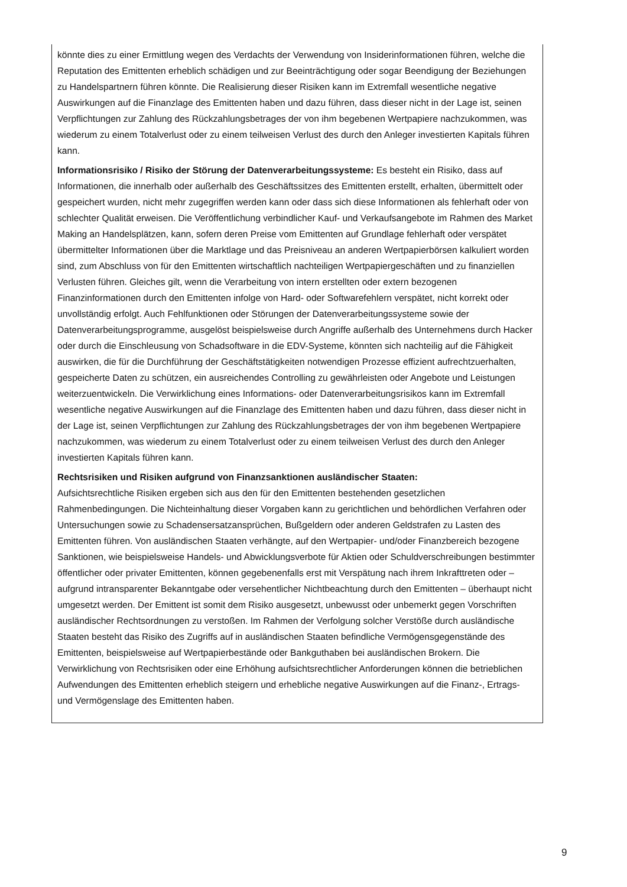könnte dies zu einer Ermittlung wegen des Verdachts der Verwendung von Insiderinformationen führen, welche die Reputation des Emittenten erheblich schädigen und zur Beeinträchtigung oder sogar Beendigung der Beziehungen zu Handelspartnern führen könnte. Die Realisierung dieser Risiken kann im Extremfall wesentliche negative Auswirkungen auf die Finanzlage des Emittenten haben und dazu führen, dass dieser nicht in der Lage ist, seinen Verpflichtungen zur Zahlung des Rückzahlungsbetrages der von ihm begebenen Wertpapiere nachzukommen, was wiederum zu einem Totalverlust oder zu einem teilweisen Verlust des durch den Anleger investierten Kapitals führen kann.
Informationsrisiko / Risiko der Störung der Datenverarbeitungssysteme: Es besteht ein Risiko, dass auf Informationen, die innerhalb oder außerhalb des Geschäftssitzes des Emittenten erstellt, erhalten, übermittelt oder gespeichert wurden, nicht mehr zugegriffen werden kann oder dass sich diese Informationen als fehlerhaft oder von schlechter Qualität erweisen. Die Veröffentlichung verbindlicher Kauf- und Verkaufsangebote im Rahmen des Market Making an Handelsplätzen, kann, sofern deren Preise vom Emittenten auf Grundlage fehlerhaft oder verspätet übermittelter Informationen über die Marktlage und das Preisniveau an anderen Wertpapierbörsen kalkuliert worden sind, zum Abschluss von für den Emittenten wirtschaftlich nachteiligen Wertpapiergeschäften und zu finanziellen Verlusten führen. Gleiches gilt, wenn die Verarbeitung von intern erstellten oder extern bezogenen Finanzinformationen durch den Emittenten infolge von Hard- oder Softwarefehlern verspätet, nicht korrekt oder unvollständig erfolgt. Auch Fehlfunktionen oder Störungen der Datenverarbeitungssysteme sowie der Datenverarbeitungsprogramme, ausgelöst beispielsweise durch Angriffe außerhalb des Unternehmens durch Hacker oder durch die Einschleusung von Schadsoftware in die EDV-Systeme, könnten sich nachteilig auf die Fähigkeit auswirken, die für die Durchführung der Geschäftstätigkeiten notwendigen Prozesse effizient aufrechtzuerhalten, gespeicherte Daten zu schützen, ein ausreichendes Controlling zu gewährleisten oder Angebote und Leistungen weiterzuentwickeln. Die Verwirklichung eines Informations- oder Datenverarbeitungsrisikos kann im Extremfall wesentliche negative Auswirkungen auf die Finanzlage des Emittenten haben und dazu führen, dass dieser nicht in der Lage ist, seinen Verpflichtungen zur Zahlung des Rückzahlungsbetrages der von ihm begebenen Wertpapiere nachzukommen, was wiederum zu einem Totalverlust oder zu einem teilweisen Verlust des durch den Anleger investierten Kapitals führen kann.
Rechtsrisiken und Risiken aufgrund von Finanzsanktionen ausländischer Staaten:
Aufsichtsrechtliche Risiken ergeben sich aus den für den Emittenten bestehenden gesetzlichen Rahmenbedingungen. Die Nichteinhaltung dieser Vorgaben kann zu gerichtlichen und behördlichen Verfahren oder Untersuchungen sowie zu Schadensersatzansprüchen, Bußgeldern oder anderen Geldstrafen zu Lasten des Emittenten führen. Von ausländischen Staaten verhängte, auf den Wertpapier- und/oder Finanzbereich bezogene Sanktionen, wie beispielsweise Handels- und Abwicklungsverbote für Aktien oder Schuldverschreibungen bestimmter öffentlicher oder privater Emittenten, können gegebenenfalls erst mit Verspätung nach ihrem Inkrafttreten oder – aufgrund intransparenter Bekanntgabe oder versehentlicher Nichtbeachtung durch den Emittenten – überhaupt nicht umgesetzt werden. Der Emittent ist somit dem Risiko ausgesetzt, unbewusst oder unbemerkt gegen Vorschriften ausländischer Rechtsordnungen zu verstoßen. Im Rahmen der Verfolgung solcher Verstöße durch ausländische Staaten besteht das Risiko des Zugriffs auf in ausländischen Staaten befindliche Vermögensgegenstände des Emittenten, beispielsweise auf Wertpapierbestände oder Bankguthaben bei ausländischen Brokern. Die Verwirklichung von Rechtsrisiken oder eine Erhöhung aufsichtsrechtlicher Anforderungen können die betrieblichen Aufwendungen des Emittenten erheblich steigern und erhebliche negative Auswirkungen auf die Finanz-, Ertrags- und Vermögenslage des Emittenten haben.
9